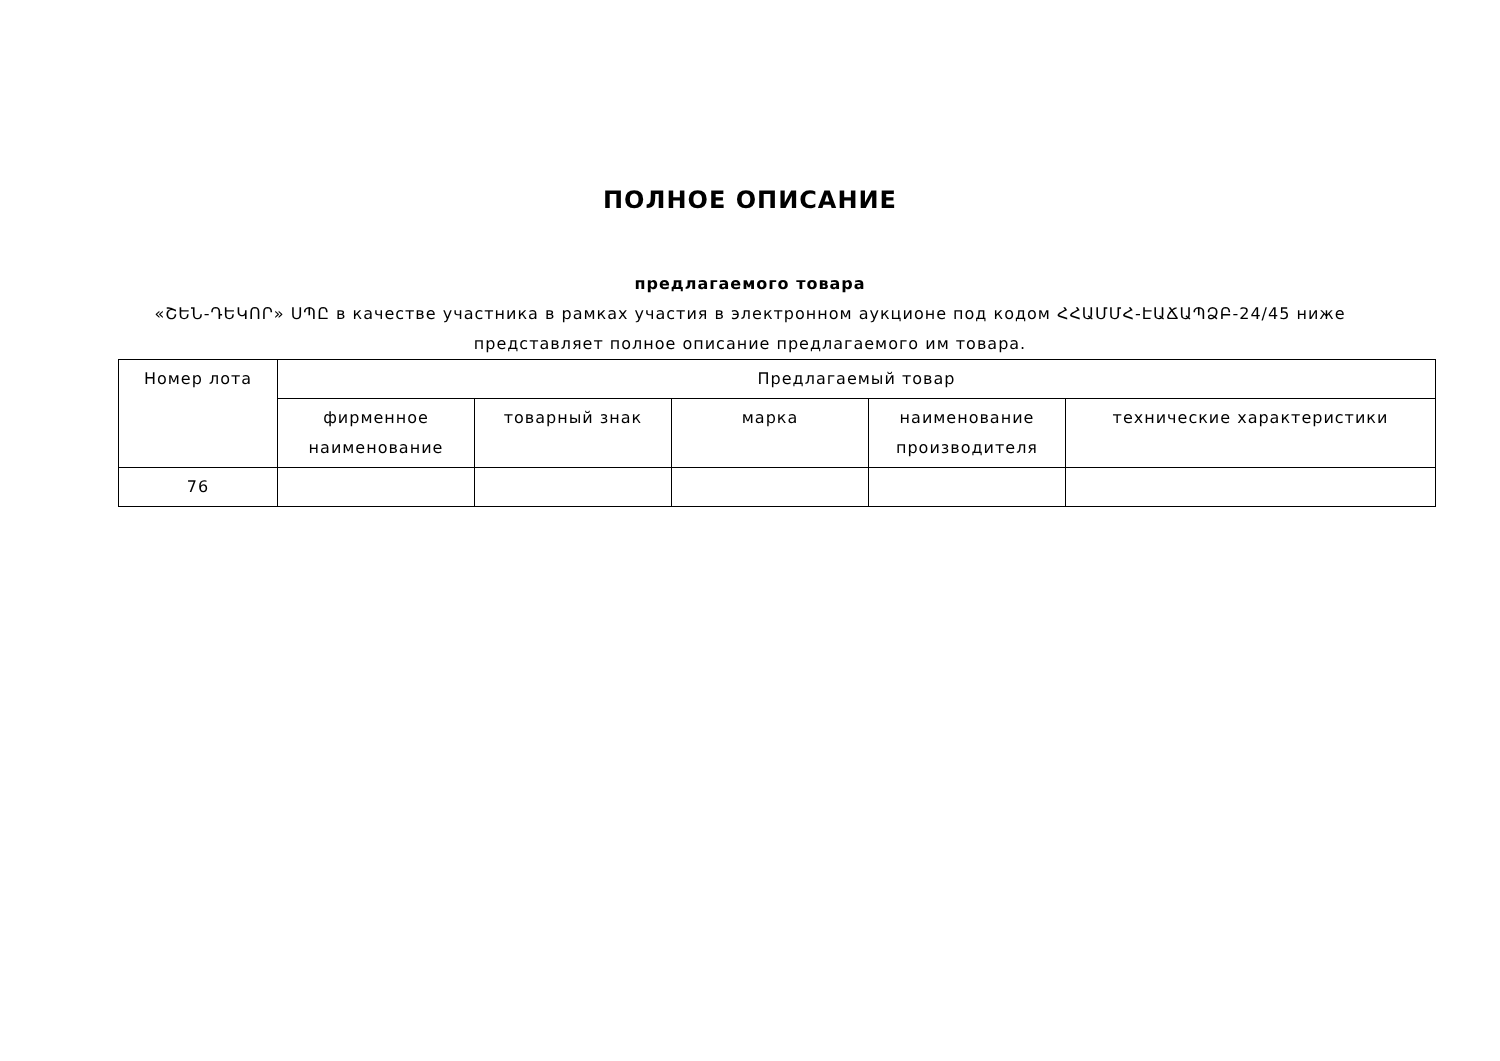ПОЛНОЕ ОПИСАНИЕ
предлагаемого товара
«ՇԵՆ-ԴԵԿՈՐ» ՍՊԸ в качестве участника в рамках участия в электронном аукционе под кодом ՀՀԱՄՄՀ-ԷԱՃԱՊՁԲ-24/45 ниже представляет полное описание предлагаемого им товара.
| Номер лота | Предлагаемый товар | | | | |
| --- | --- | --- | --- | --- | --- |
| | фирменное наименование | товарный знак | марка | наименование производителя | технические характеристики |
| 76 | | | | | |